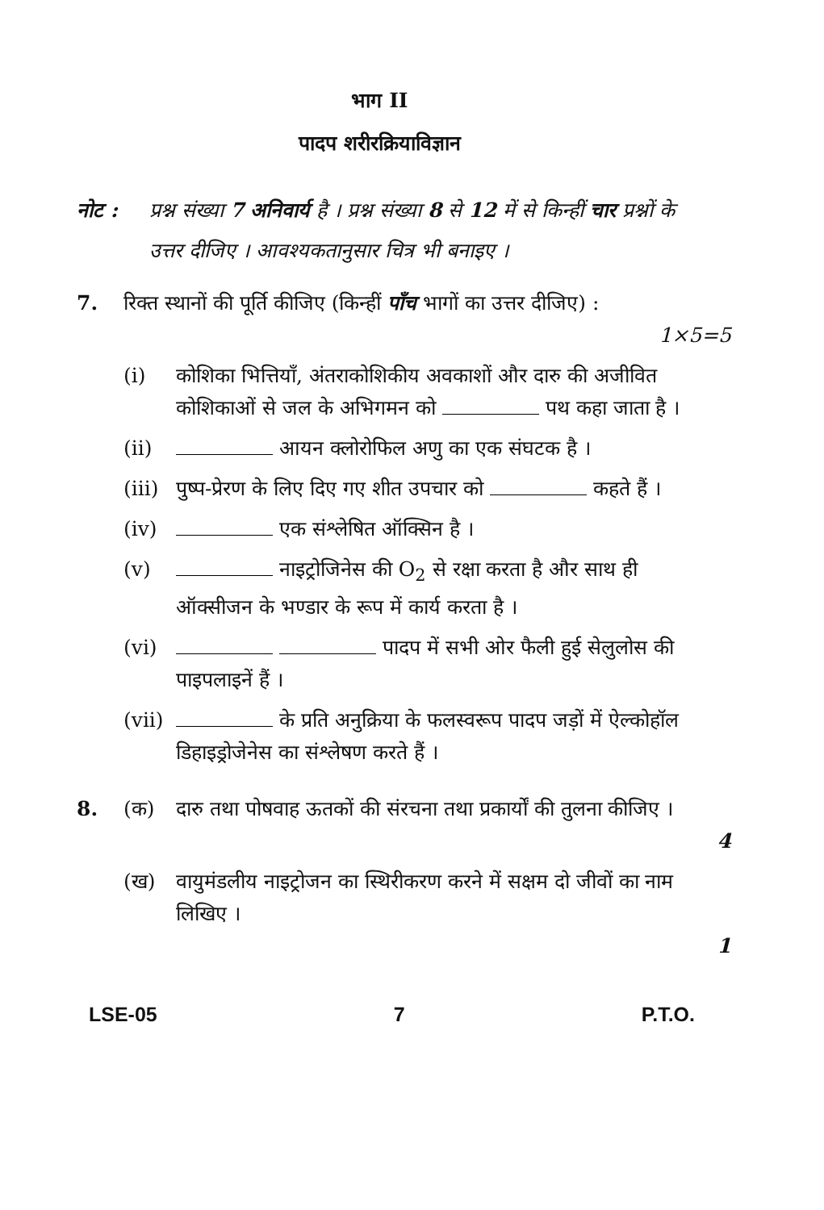भाग II
पादप शरीरक्रियाविज्ञान
नोट : प्रश्न संख्या 7 अनिवार्य है । प्रश्न संख्या 8 से 12 में से किन्हीं चार प्रश्नों के उत्तर दीजिए । आवश्यकतानुसार चित्र भी बनाइए ।
7. रिक्त स्थानों की पूर्ति कीजिए (किन्हीं पाँच भागों का उत्तर दीजिए) :
1×5=5
(i) कोशिका भित्तियाँ, अंतराकोशिकीय अवकाशों और दारु की अजीवित कोशिकाओं से जल के अभिगमन को पथ कहा जाता है ।
(ii) आयन क्लोरोफिल अणु का एक संघटक है ।
(iii)
पुष्प-प्रेरण के लिए दिए गए शीत उपचार को कहते हैं ।
(iv) एक संश्लेषित ऑक्सिन है ।
(v) नाइट्रोजिनेस की O<sub>2</sub> से रक्षा करता है और साथ ही ऑक्सीजन के भण्डार के रूप में कार्य करता है ।
(vi) पादप में सभी ओर फैली हुई सेलुलोस की पाइपलाइनें हैं ।
(vii)
के प्रति अनुक्रिया के फलस्वरूप पादप जड़ों में ऐल्कोहॉल डिहाइड्रोजेनेस का संश्लेषण करते हैं ।
8. (क) दारु तथा पोषवाह ऊतकों की संरचना तथा प्रकार्यों की तुलना कीजिए ।
4
(ख) वायुमंडलीय नाइट्रोजन का स्थिरीकरण करने में सक्षम दो जीवों का नाम लिखिए ।
1
LSE-05 7 P.T.O.